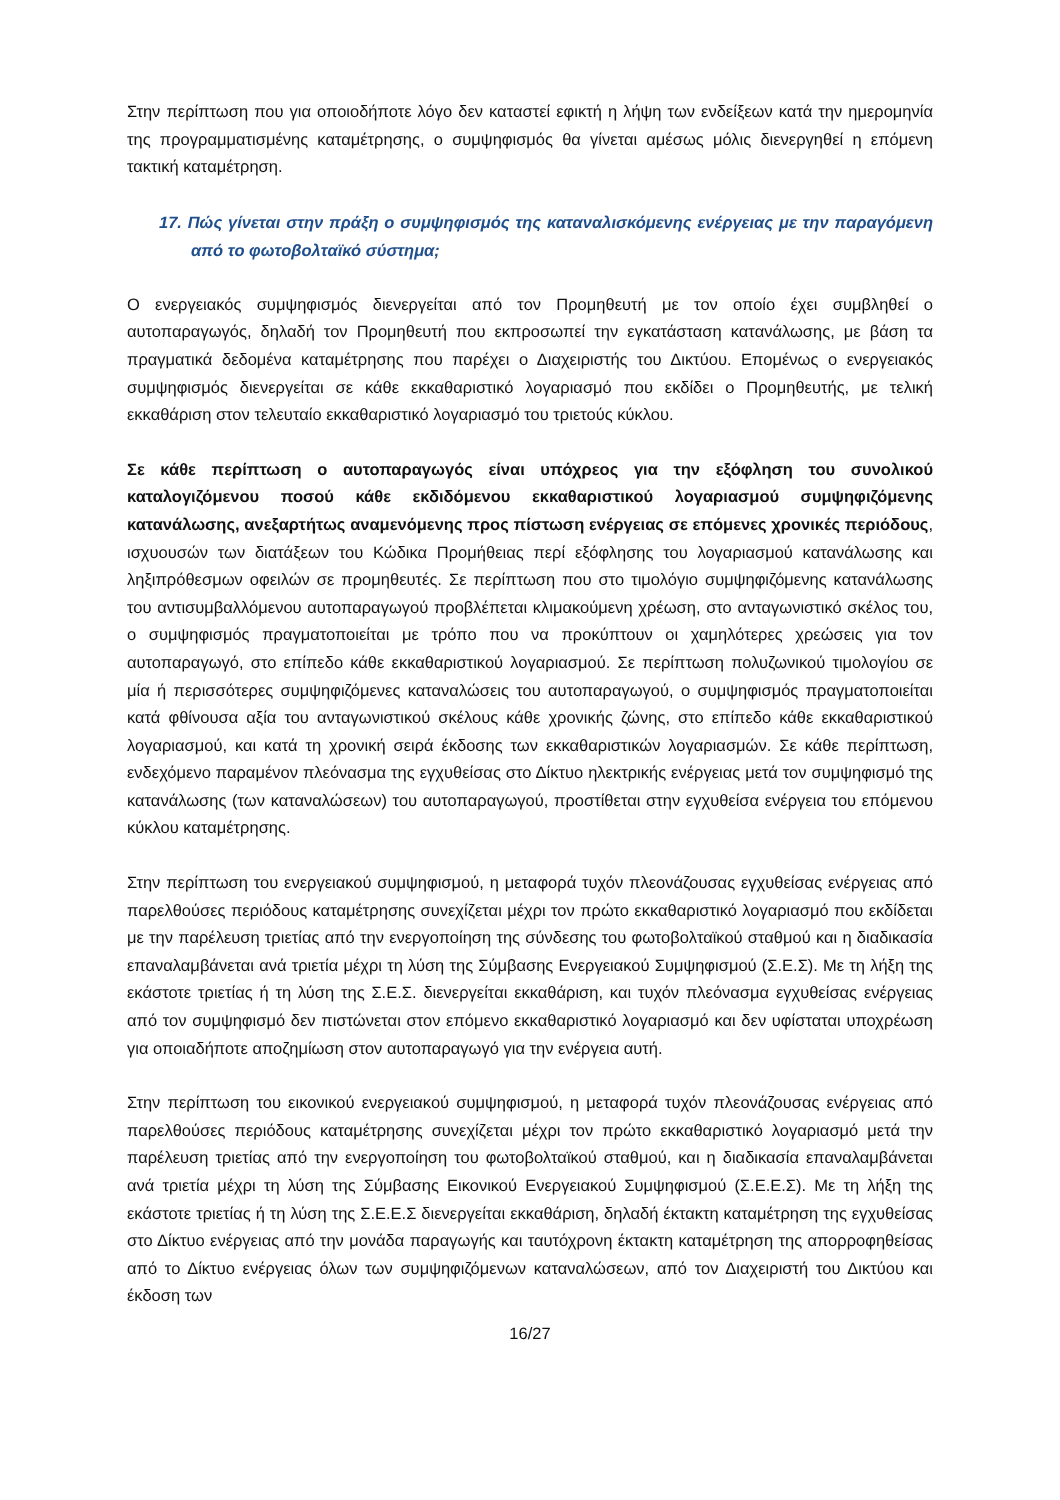Στην περίπτωση που για οποιοδήποτε λόγο δεν καταστεί εφικτή η λήψη των ενδείξεων κατά την ημερομηνία της προγραμματισμένης καταμέτρησης, ο συμψηφισμός θα γίνεται αμέσως μόλις διενεργηθεί η επόμενη τακτική καταμέτρηση.
17. Πώς γίνεται στην πράξη ο συμψηφισμός της καταναλισκόμενης ενέργειας με την παραγόμενη από το φωτοβολταϊκό σύστημα;
Ο ενεργειακός συμψηφισμός διενεργείται από τον Προμηθευτή με τον οποίο έχει συμβληθεί ο αυτοπαραγωγός, δηλαδή τον Προμηθευτή που εκπροσωπεί την εγκατάσταση κατανάλωσης, με βάση τα πραγματικά δεδομένα καταμέτρησης που παρέχει ο Διαχειριστής του Δικτύου. Επομένως ο ενεργειακός συμψηφισμός διενεργείται σε κάθε εκκαθαριστικό λογαριασμό που εκδίδει ο Προμηθευτής, με τελική εκκαθάριση στον τελευταίο εκκαθαριστικό λογαριασμό του τριετούς κύκλου.
Σε κάθε περίπτωση ο αυτοπαραγωγός είναι υπόχρεος για την εξόφληση του συνολικού καταλογιζόμενου ποσού κάθε εκδιδόμενου εκκαθαριστικού λογαριασμού συμψηφιζόμενης κατανάλωσης, ανεξαρτήτως αναμενόμενης προς πίστωση ενέργειας σε επόμενες χρονικές περιόδους, ισχυουσών των διατάξεων του Κώδικα Προμήθειας περί εξόφλησης του λογαριασμού κατανάλωσης και ληξιπρόθεσμων οφειλών σε προμηθευτές. Σε περίπτωση που στο τιμολόγιο συμψηφιζόμενης κατανάλωσης του αντισυμβαλλόμενου αυτοπαραγωγού προβλέπεται κλιμακούμενη χρέωση, στο ανταγωνιστικό σκέλος του, ο συμψηφισμός πραγματοποιείται με τρόπο που να προκύπτουν οι χαμηλότερες χρεώσεις για τον αυτοπαραγωγό, στο επίπεδο κάθε εκκαθαριστικού λογαριασμού. Σε περίπτωση πολυζωνικού τιμολογίου σε μία ή περισσότερες συμψηφιζόμενες καταναλώσεις του αυτοπαραγωγού, ο συμψηφισμός πραγματοποιείται κατά φθίνουσα αξία του ανταγωνιστικού σκέλους κάθε χρονικής ζώνης, στο επίπεδο κάθε εκκαθαριστικού λογαριασμού, και κατά τη χρονική σειρά έκδοσης των εκκαθαριστικών λογαριασμών. Σε κάθε περίπτωση, ενδεχόμενο παραμένον πλεόνασμα της εγχυθείσας στο Δίκτυο ηλεκτρικής ενέργειας μετά τον συμψηφισμό της κατανάλωσης (των καταναλώσεων) του αυτοπαραγωγού, προστίθεται στην εγχυθείσα ενέργεια του επόμενου κύκλου καταμέτρησης.
Στην περίπτωση του ενεργειακού συμψηφισμού, η μεταφορά τυχόν πλεονάζουσας εγχυθείσας ενέργειας από παρελθούσες περιόδους καταμέτρησης συνεχίζεται μέχρι τον πρώτο εκκαθαριστικό λογαριασμό που εκδίδεται με την παρέλευση τριετίας από την ενεργοποίηση της σύνδεσης του φωτοβολταϊκού σταθμού και η διαδικασία επαναλαμβάνεται ανά τριετία μέχρι τη λύση της Σύμβασης Ενεργειακού Συμψηφισμού (Σ.Ε.Σ). Με τη λήξη της εκάστοτε τριετίας ή τη λύση της Σ.Ε.Σ. διενεργείται εκκαθάριση, και τυχόν πλεόνασμα εγχυθείσας ενέργειας από τον συμψηφισμό δεν πιστώνεται στον επόμενο εκκαθαριστικό λογαριασμό και δεν υφίσταται υποχρέωση για οποιαδήποτε αποζημίωση στον αυτοπαραγωγό για την ενέργεια αυτή.
Στην περίπτωση του εικονικού ενεργειακού συμψηφισμού, η μεταφορά τυχόν πλεονάζουσας ενέργειας από παρελθούσες περιόδους καταμέτρησης συνεχίζεται μέχρι τον πρώτο εκκαθαριστικό λογαριασμό μετά την παρέλευση τριετίας από την ενεργοποίηση του φωτοβολταϊκού σταθμού, και η διαδικασία επαναλαμβάνεται ανά τριετία μέχρι τη λύση της Σύμβασης Εικονικού Ενεργειακού Συμψηφισμού (Σ.Ε.Ε.Σ). Με τη λήξη της εκάστοτε τριετίας ή τη λύση της Σ.Ε.Ε.Σ διενεργείται εκκαθάριση, δηλαδή έκτακτη καταμέτρηση της εγχυθείσας στο Δίκτυο ενέργειας από την μονάδα παραγωγής και ταυτόχρονη έκτακτη καταμέτρηση της απορροφηθείσας από το Δίκτυο ενέργειας όλων των συμψηφιζόμενων καταναλώσεων, από τον Διαχειριστή του Δικτύου και έκδοση των
16/27